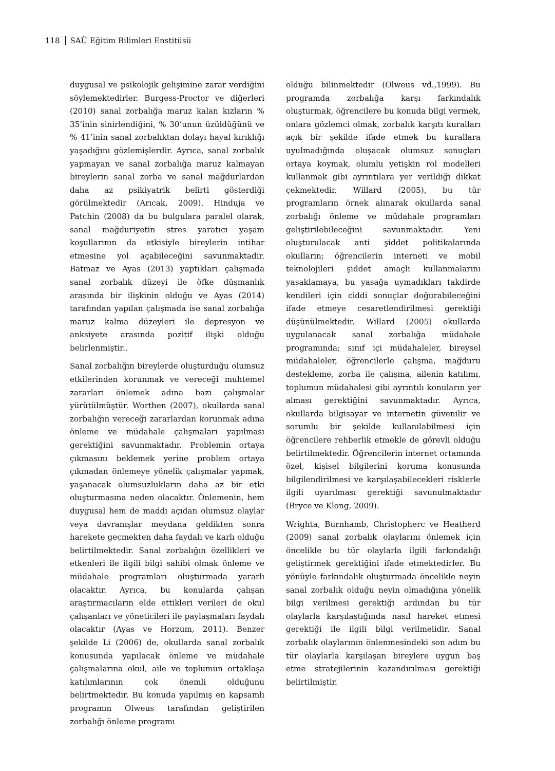118 SAÜ Eğitim Bilimleri Enstitüsü
duygusal ve psikolojik gelişimine zarar verdiğini söylemektedirler. Burgess-Proctor ve diğerleri (2010) sanal zorbalığa maruz kalan kızların % 35’inin sinirlendiğini, % 30’unun üzüldüğünü ve % 41’inin sanal zorbalıktan dolayı hayal kırıklığı yaşadığını gözlemişlerdir. Ayrıca, sanal zorbalık yapmayan ve sanal zorbalığa maruz kalmayan bireylerin sanal zorba ve sanal mağdurlardan daha az psikiyatrik belirti gösterdiği görülmektedir (Arıcak, 2009). Hinduja ve Patchin (2008) da bu bulgulara paralel olarak, sanal mağduriyetin stres yaratıcı yaşam koşullarının da etkisiyle bireylerin intihar etmesine yol açabileceğini savunmaktadır. Batmaz ve Ayas (2013) yaptıkları çalışmada sanal zorbalık düzeyi ile öfke düşmanlık arasında bir ilişkinin olduğu ve Ayas (2014) tarafından yapılan çalışmada ise sanal zorbalığa maruz kalma düzeyleri ile depresyon ve anksiyete arasında pozitif ilişki olduğu belirlenmiştir..
Sanal zorbalığın bireylerde oluşturduğu olumsuz etkilerinden korunmak ve vereceği muhtemel zararları önlemek adına bazı çalışmalar yürütülmüştür. Worthen (2007), okullarda sanal zorbalığın vereceği zararlardan korunmak adına önleme ve müdahale çalışmaları yapılması gerektiğini savunmaktadır. Problemin ortaya çıkmasını beklemek yerine problem ortaya çıkmadan önlemeye yönelik çalışmalar yapmak, yaşanacak olumsuzlukların daha az bir etki oluşturmasına neden olacaktır. Önlemenin, hem duygusal hem de maddi açıdan olumsuz olaylar veya davranışlar meydana geldikten sonra harekete geçmekten daha faydalı ve karlı olduğu belirtilmektedir. Sanal zorbalığın özellikleri ve etkenleri ile ilgili bilgi sahibi olmak önleme ve müdahale programları oluşturmada yararlı olacaktır. Ayrıca, bu konularda çalışan araştırmacıların elde ettikleri verileri de okul çalışanları ve yöneticileri ile paylaşmaları faydalı olacaktır (Ayas ve Horzum, 2011). Benzer şekilde Li (2006) de, okullarda sanal zorbalık konusunda yapılacak önleme ve müdahale çalışmalarına okul, aile ve toplumun ortaklaşa katılımlarının çok önemli olduğunu belirtmektedir. Bu konuda yapılmış en kapsamlı programın Olweus tarafından geliştirilen zorbalığı önleme programı
olduğu bilinmektedir (Olweus vd.,1999). Bu programda zorbalığa karşı farkındalık oluşturmak, öğrencilere bu konuda bilgi vermek, onlara gözlemci olmak, zorbalık karşıtı kuralları açık bir şekilde ifade etmek bu kurallara uyulmadığında oluşacak olumsuz sonuçları ortaya koymak, olumlu yetişkin rol modelleri kullanmak gibi ayrıntılara yer verildiği dikkat çekmektedir. Willard (2005), bu tür programların örnek alınarak okullarda sanal zorbalığı önleme ve müdahale programları geliştirilebileceğini savunmaktadır. Yeni oluşturulacak anti şiddet politikalarında okulların; öğrencilerin interneti ve mobil teknolojileri şiddet amaçlı kullanmalarını yasaklamaya, bu yasağa uymadıkları takdirde kendileri için ciddi sonuçlar doğurabileceğini ifade etmeye cesaretlendirilmesi gerektiği düşünülmektedir. Willard (2005) okullarda uygulanacak sanal zorbalığa müdahale programında; sınıf içi müdahaleler, bireysel müdahaleler, öğrencilerle çalışma, mağduru destekleme, zorba ile çalışma, ailenin katılımı, toplumun müdahalesi gibi ayrıntılı konuların yer alması gerektiğini savunmaktadır. Ayrıca, okullarda bilgisayar ve internetin güvenilir ve sorumlu bir şekilde kullanılabilmesi için öğrencilere rehberlik etmekle de görevli olduğu belirtilmektedir. Öğrencilerin internet ortamında özel, kişisel bilgilerini koruma konusunda bilgilendirilmesi ve karşılaşabilecekleri risklerle ilgili uyarılması gerektiği savunulmaktadır (Bryce ve Klong, 2009).
Wrighta, Burnhamb, Christopherc ve Heatherd (2009) sanal zorbalık olaylarını önlemek için öncelikle bu tür olaylarla ilgili farkındalığı geliştirmek gerektiğini ifade etmektedirler. Bu yönüyle farkındalık oluşturmada öncelikle neyin sanal zorbalık olduğu neyin olmadığına yönelik bilgi verilmesi gerektiği ardından bu tür olaylarla karşılaştığında nasıl hareket etmesi gerektiği ile ilgili bilgi verilmelidir. Sanal zorbalık olaylarının önlenmesindeki son adım bu tür olaylarla karşılaşan bireylere uygun baş etme stratejilerinin kazandırılması gerektiği belirtilmiştir.